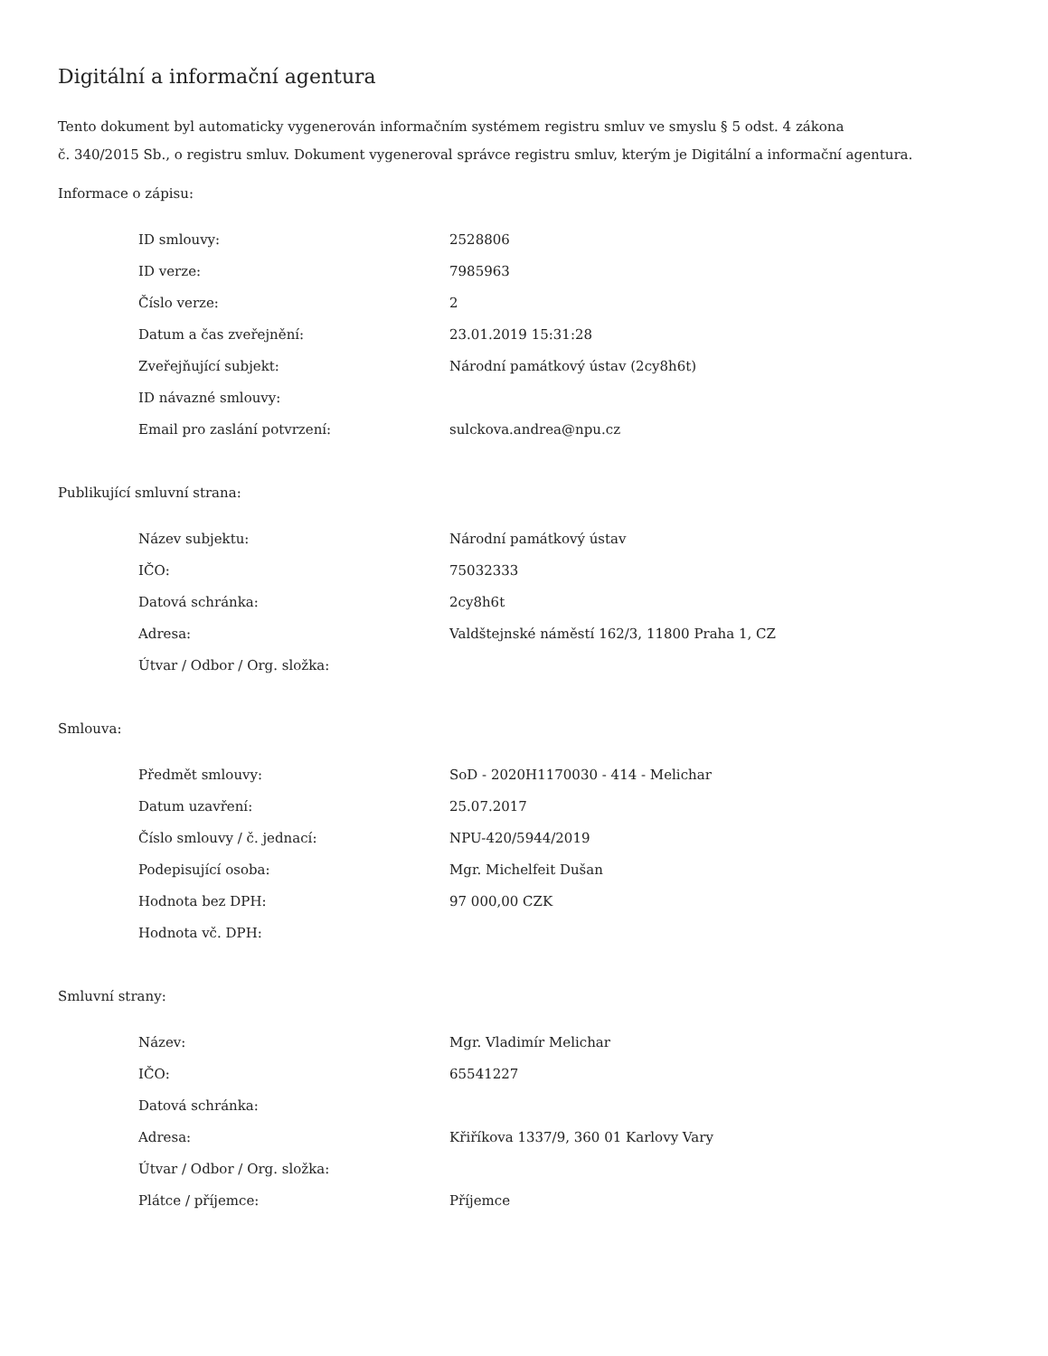Digitální a informační agentura
Tento dokument byl automaticky vygenerován informačním systémem registru smluv ve smyslu § 5 odst. 4 zákona
č. 340/2015 Sb., o registru smluv. Dokument vygeneroval správce registru smluv, kterým je Digitální a informační agentura.
Informace o zápisu:
| ID smlouvy: | 2528806 |
| ID verze: | 7985963 |
| Číslo verze: | 2 |
| Datum a čas zveřejnění: | 23.01.2019 15:31:28 |
| Zveřejňující subjekt: | Národní památkový ústav (2cy8h6t) |
| ID návazné smlouvy: | |
| Email pro zaslání potvrzení: | sulckova.andrea@npu.cz |
Publikující smluvní strana:
| Název subjektu: | Národní památkový ústav |
| IČO: | 75032333 |
| Datová schránka: | 2cy8h6t |
| Adresa: | Valdštejnské náměstí 162/3, 11800 Praha 1, CZ |
| Útvar / Odbor / Org. složka: | |
Smlouva:
| Předmět smlouvy: | SoD - 2020H1170030 - 414 - Melichar |
| Datum uzavření: | 25.07.2017 |
| Číslo smlouvy / č. jednací: | NPU-420/5944/2019 |
| Podepisující osoba: | Mgr. Michelfeit Dušan |
| Hodnota bez DPH: | 97 000,00 CZK |
| Hodnota vč. DPH: | |
Smluvní strany:
| Název: | Mgr. Vladimír Melichar |
| IČO: | 65541227 |
| Datová schránka: | |
| Adresa: | Křiříkova 1337/9, 360 01 Karlovy Vary |
| Útvar / Odbor / Org. složka: | |
| Plátce / příjemce: | Příjemce |